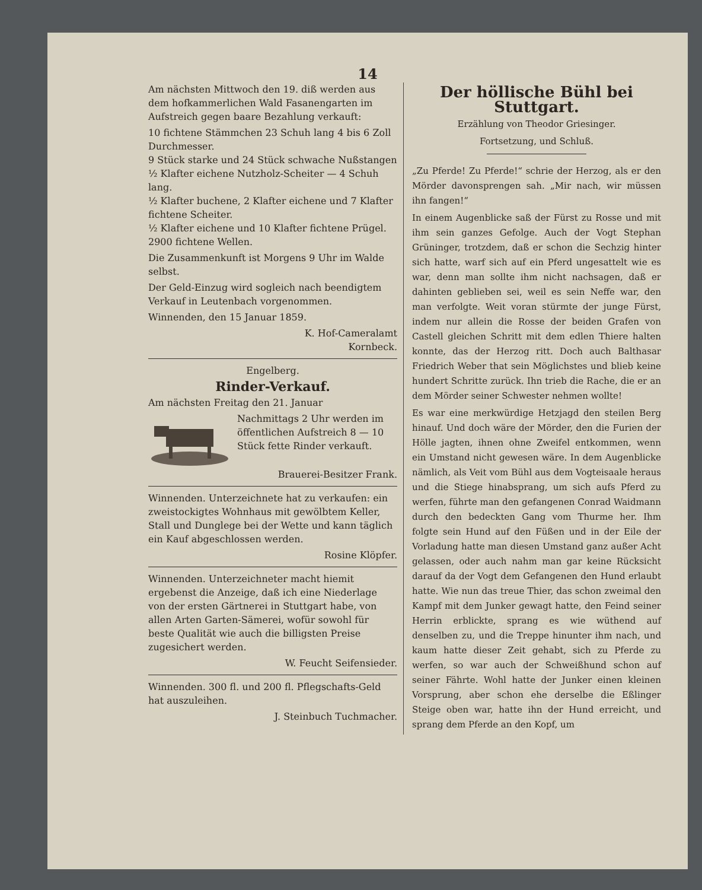14
Am nächsten Mittwoch den 19. diß werden aus dem hofkammerlichen Wald Fasanengarten im Aufstreich gegen baare Bezahlung verkauft:
10 fichtene Stämmchen 23 Schuh lang 4 bis 6 Zoll Durchmesser.
9 Stück starke und 24 Stück schwache Nußstangen
½ Klafter eichene Nutzholz-Scheiter — 4 Schuh lang.
½ Klafter buchene, 2 Klafter eichene und 7 Klafter fichtene Scheiter.
½ Klafter eichene und 10 Klafter fichtene Prügel.
2900 fichtene Wellen.
Die Zusammenkunft ist Morgens 9 Uhr im Walde selbst.
Der Geld-Einzug wird sogleich nach beendigtem Verkauf in Leutenbach vorgenommen.
Winnenden, den 15 Januar 1859.
K. Hof-Cameralamt
Kornbeck.
Engelberg.
Rinder-Verkauf.
Am nächsten Freitag den 21. Januar
Nachmittags 2 Uhr werden im öffentlichen Aufstreich 8 — 10 Stück fette Rinder verkauft.
Brauerei-Besitzer Frank.
Winnenden. Unterzeichnete hat zu verkaufen: ein zweistockigtes Wohnhaus mit gewölbtem Keller, Stall und Dunglege bei der Wette und kann täglich ein Kauf abgeschlossen werden.
Rosine Klöpfer.
Winnenden. Unterzeichneter macht hiemit ergebenst die Anzeige, daß ich eine Niederlage von der ersten Gärtnerei in Stuttgart habe, von allen Arten Garten-Sämerei, wofür sowohl für beste Qualität wie auch die billigsten Preise zugesichert werden.
W. Feucht Seifensieder.
Winnenden. 300 fl. und 200 fl. Pflegschafts-Geld hat auszuleihen.
J. Steinbuch Tuchmacher.
Der höllische Bühl bei Stuttgart.
Erzählung von Theodor Griesinger.
Fortsetzung, und Schluß.
„Zu Pferde! Zu Pferde!“ schrie der Herzog, als er den Mörder davonsprengen sah. „Mir nach, wir müssen ihn fangen!“
In einem Augenblicke saß der Fürst zu Rosse und mit ihm sein ganzes Gefolge. Auch der Vogt Stephan Grüninger, trotzdem, daß er schon die Sechzig hinter sich hatte, warf sich auf ein Pferd ungesattelt wie es war, denn man sollte ihm nicht nachsagen, daß er dahinten geblieben sei, weil es sein Neffe war, den man verfolgte. Weit voran stürmte der junge Fürst, indem nur allein die Rosse der beiden Grafen von Castell gleichen Schritt mit dem edlen Thiere halten konnte, das der Herzog ritt. Doch auch Balthasar Friedrich Weber that sein Möglichstes und blieb keine hundert Schritte zurück. Ihn trieb die Rache, die er an dem Mörder seiner Schwester nehmen wollte!
Es war eine merkwürdige Hetzjagd den steilen Berg hinauf. Und doch wäre der Mörder, den die Furien der Hölle jagten, ihnen ohne Zweifel entkommen, wenn ein Umstand nicht gewesen wäre. In dem Augenblicke nämlich, als Veit vom Bühl aus dem Vogteisaale heraus und die Stiege hinabsprang, um sich aufs Pferd zu werfen, führte man den gefangenen Conrad Waidmann durch den bedeckten Gang vom Thurme her. Ihm folgte sein Hund auf den Füßen und in der Eile der Vorladung hatte man diesen Umstand ganz außer Acht gelassen, oder auch nahm man gar keine Rücksicht darauf da der Vogt dem Gefangenen den Hund erlaubt hatte. Wie nun das treue Thier, das schon zweimal den Kampf mit dem Junker gewagt hatte, den Feind seiner Herrin erblickte, sprang es wie wüthend auf denselben zu, und die Treppe hinunter ihm nach, und kaum hatte dieser Zeit gehabt, sich zu Pferde zu werfen, so war auch der Schweißhund schon auf seiner Fährte. Wohl hatte der Junker einen kleinen Vorsprung, aber schon ehe derselbe die Eßlinger Steige oben war, hatte ihn der Hund erreicht, und sprang dem Pferde an den Kopf, um